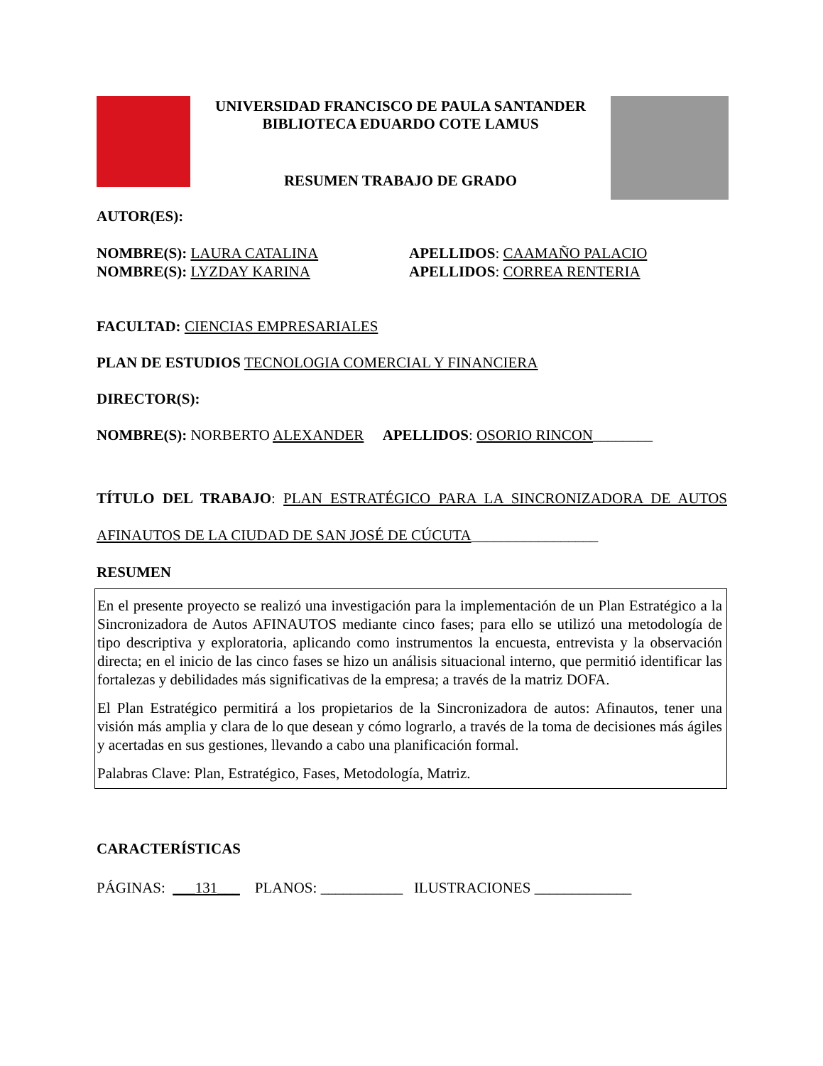UNIVERSIDAD FRANCISCO DE PAULA SANTANDER
BIBLIOTECA EDUARDO COTE LAMUS
RESUMEN TRABAJO DE GRADO
AUTOR(ES):
NOMBRE(S): LAURA CATALINA APELLIDOS: CAAMAÑO PALACIO NOMBRE(S): LYZDAY KARINA APELLIDOS: CORREA RENTERIA
FACULTAD: CIENCIAS EMPRESARIALES
PLAN DE ESTUDIOS TECNOLOGIA COMERCIAL Y FINANCIERA
DIRECTOR(S):
NOMBRE(S): NORBERTO ALEXANDER APELLIDOS: OSORIO RINCON________
TÍTULO DEL TRABAJO: PLAN ESTRATÉGICO PARA LA SINCRONIZADORA DE AUTOS AFINAUTOS DE LA CIUDAD DE SAN JOSÉ DE CÚCUTA_________________
RESUMEN
En el presente proyecto se realizó una investigación para la implementación de un Plan Estratégico a la Sincronizadora de Autos AFINAUTOS mediante cinco fases; para ello se utilizó una metodología de tipo descriptiva y exploratoria, aplicando como instrumentos la encuesta, entrevista y la observación directa; en el inicio de las cinco fases se hizo un análisis situacional interno, que permitió identificar las fortalezas y debilidades más significativas de la empresa; a través de la matriz DOFA.
El Plan Estratégico permitirá a los propietarios de la Sincronizadora de autos: Afinautos, tener una visión más amplia y clara de lo que desean y cómo lograrlo, a través de la toma de decisiones más ágiles y acertadas en sus gestiones, llevando a cabo una planificación formal.
Palabras Clave: Plan, Estratégico, Fases, Metodología, Matriz.
CARACTERÍSTICAS
PÁGINAS: ___131___ PLANOS: ___________ ILUSTRACIONES _____________